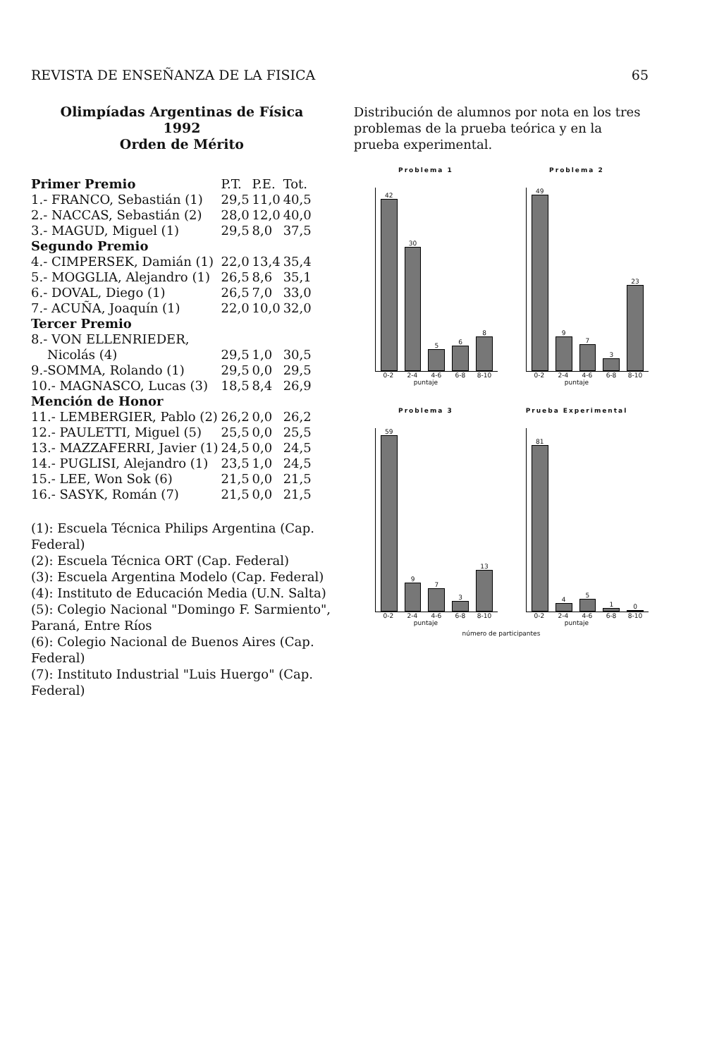REVISTA DE ENSEÑANZA DE LA FISICA 65
Olimpíadas Argentinas de Física
1992
Orden de Mérito
| Primer Premio | P.T. | P.E. | Tot. |
| --- | --- | --- | --- |
| 1.- FRANCO, Sebastián (1) | 29,5 | 11,0 | 40,5 |
| 2.- NACCAS, Sebastián (2) | 28,0 | 12,0 | 40,0 |
| 3.- MAGUD, Miguel (1) | 29,5 | 8,0 | 37,5 |
| Segundo Premio | | | |
| 4.- CIMPERSEK, Damián (1) | 22,0 | 13,4 | 35,4 |
| 5.- MOGGLIA, Alejandro (1) | 26,5 | 8,6 | 35,1 |
| 6.- DOVAL, Diego (1) | 26,5 | 7,0 | 33,0 |
| 7.- ACUÑA, Joaquín (1) | 22,0 | 10,0 | 32,0 |
| Tercer Premio | | | |
| 8.- VON ELLENRIEDER, Nicolás (4) | 29,5 | 1,0 | 30,5 |
| 9.-SOMMA, Rolando (1) | 29,5 | 0,0 | 29,5 |
| 10.- MAGNASCO, Lucas (3) | 18,5 | 8,4 | 26,9 |
| Mención de Honor | | | |
| 11.- LEMBERGIER, Pablo (2) | 26,2 | 0,0 | 26,2 |
| 12.- PAULETTI, Miguel (5) | 25,5 | 0,0 | 25,5 |
| 13.- MAZZAFERRI, Javier (1) | 24,5 | 0,0 | 24,5 |
| 14.- PUGLISI, Alejandro (1) | 23,5 | 1,0 | 24,5 |
| 15.- LEE, Won Sok (6) | 21,5 | 0,0 | 21,5 |
| 16.- SASYK, Román (7) | 21,5 | 0,0 | 21,5 |
(1): Escuela Técnica Philips Argentina (Cap. Federal)
(2): Escuela Técnica ORT (Cap. Federal)
(3): Escuela Argentina Modelo (Cap. Federal)
(4): Instituto de Educación Media (U.N. Salta)
(5): Colegio Nacional "Domingo F. Sarmiento", Paraná, Entre Ríos
(6): Colegio Nacional de Buenos Aires (Cap. Federal)
(7): Instituto Industrial "Luis Huergo" (Cap. Federal)
Distribución de alumnos por nota en los tres problemas de la prueba teórica y en la prueba experimental.
Problema 1
42
30
5
6
8
0-2 2-4 4-6 6-8 8-10
puntaje
Problema 2
49
9
7
3
23
0-2 2-4 4-6 6-8 8-10
puntaje
Problema 3
59
9
7
3
13
0-2 2-4 4-6 6-8 8-10
puntaje
Prueba Experimental
81
4
5
1
0
0-2 2-4 4-6 6-8 8-10
puntaje
número de participantes